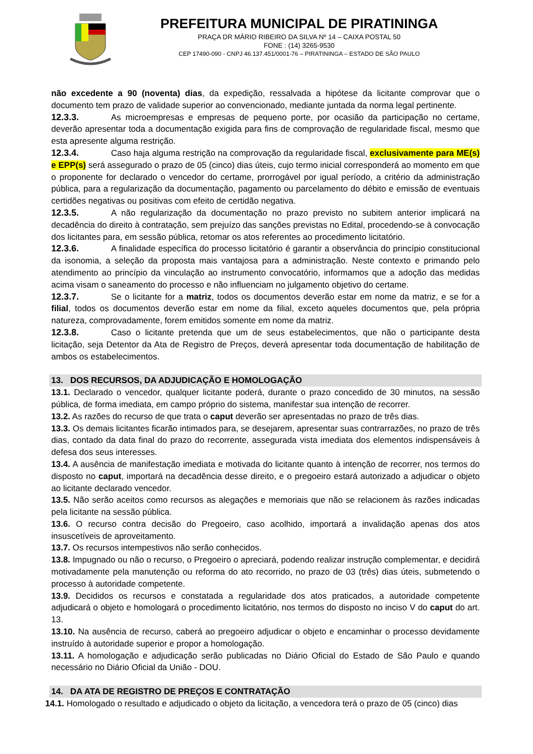PREFEITURA MUNICIPAL DE PIRATININGA
PRAÇA DR MÁRIO RIBEIRO DA SILVA Nº 14 – CAIXA POSTAL 50
FONE : (14) 3265-9530
CEP 17490-090 - CNPJ 46.137.451/0001-76 – PIRATININGA – ESTADO DE SÃO PAULO
não excedente a 90 (noventa) dias, da expedição, ressalvada a hipótese da licitante comprovar que o documento tem prazo de validade superior ao convencionado, mediante juntada da norma legal pertinente.
12.3.3. As microempresas e empresas de pequeno porte, por ocasião da participação no certame, deverão apresentar toda a documentação exigida para fins de comprovação de regularidade fiscal, mesmo que esta apresente alguma restrição.
12.3.4. Caso haja alguma restrição na comprovação da regularidade fiscal, exclusivamente para ME(s) e EPP(s) será assegurado o prazo de 05 (cinco) dias úteis, cujo termo inicial corresponderá ao momento em que o proponente for declarado o vencedor do certame, prorrogável por igual período, a critério da administração pública, para a regularização da documentação, pagamento ou parcelamento do débito e emissão de eventuais certidões negativas ou positivas com efeito de certidão negativa.
12.3.5. A não regularização da documentação no prazo previsto no subitem anterior implicará na decadência do direito à contratação, sem prejuízo das sanções previstas no Edital, procedendo-se à convocação dos licitantes para, em sessão pública, retomar os atos referentes ao procedimento licitatório.
12.3.6. A finalidade específica do processo licitatório é garantir a observância do princípio constitucional da isonomia, a seleção da proposta mais vantajosa para a administração. Neste contexto e primando pelo atendimento ao princípio da vinculação ao instrumento convocatório, informamos que a adoção das medidas acima visam o saneamento do processo e não influenciam no julgamento objetivo do certame.
12.3.7. Se o licitante for a matriz, todos os documentos deverão estar em nome da matriz, e se for a filial, todos os documentos deverão estar em nome da filial, exceto aqueles documentos que, pela própria natureza, comprovadamente, forem emitidos somente em nome da matriz.
12.3.8. Caso o licitante pretenda que um de seus estabelecimentos, que não o participante desta licitação, seja Detentor da Ata de Registro de Preços, deverá apresentar toda documentação de habilitação de ambos os estabelecimentos.
13. DOS RECURSOS, DA ADJUDICAÇÃO E HOMOLOGAÇÃO
13.1. Declarado o vencedor, qualquer licitante poderá, durante o prazo concedido de 30 minutos, na sessão pública, de forma imediata, em campo próprio do sistema, manifestar sua intenção de recorrer.
13.2. As razões do recurso de que trata o caput deverão ser apresentadas no prazo de três dias.
13.3. Os demais licitantes ficarão intimados para, se desejarem, apresentar suas contrarrazões, no prazo de três dias, contado da data final do prazo do recorrente, assegurada vista imediata dos elementos indispensáveis à defesa dos seus interesses.
13.4. A ausência de manifestação imediata e motivada do licitante quanto à intenção de recorrer, nos termos do disposto no caput, importará na decadência desse direito, e o pregoeiro estará autorizado a adjudicar o objeto ao licitante declarado vencedor.
13.5. Não serão aceitos como recursos as alegações e memoriais que não se relacionem às razões indicadas pela licitante na sessão pública.
13.6. O recurso contra decisão do Pregoeiro, caso acolhido, importará a invalidação apenas dos atos insuscetíveis de aproveitamento.
13.7. Os recursos intempestivos não serão conhecidos.
13.8. Impugnado ou não o recurso, o Pregoeiro o apreciará, podendo realizar instrução complementar, e decidirá motivadamente pela manutenção ou reforma do ato recorrido, no prazo de 03 (três) dias úteis, submetendo o processo à autoridade competente.
13.9. Decididos os recursos e constatada a regularidade dos atos praticados, a autoridade competente adjudicará o objeto e homologará o procedimento licitatório, nos termos do disposto no inciso V do caput do art. 13.
13.10. Na ausência de recurso, caberá ao pregoeiro adjudicar o objeto e encaminhar o processo devidamente instruído à autoridade superior e propor a homologação.
13.11. A homologação e adjudicação serão publicadas no Diário Oficial do Estado de São Paulo e quando necessário no Diário Oficial da União - DOU.
14. DA ATA DE REGISTRO DE PREÇOS E CONTRATAÇÃO
14.1. Homologado o resultado e adjudicado o objeto da licitação, a vencedora terá o prazo de 05 (cinco) dias